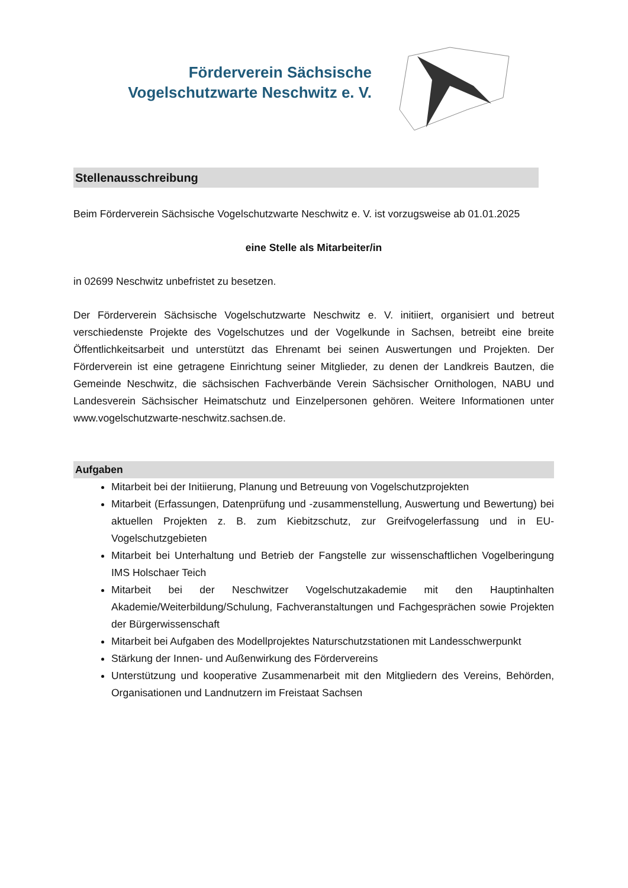Förderverein Sächsische
Vogelschutzwarte Neschwitz e. V.
Stellenausschreibung
Beim Förderverein Sächsische Vogelschutzwarte Neschwitz e. V. ist vorzugsweise ab 01.01.2025
eine Stelle als Mitarbeiter/in
in 02699 Neschwitz unbefristet zu besetzen.
Der Förderverein Sächsische Vogelschutzwarte Neschwitz e. V. initiiert, organisiert und betreut verschiedenste Projekte des Vogelschutzes und der Vogelkunde in Sachsen, betreibt eine breite Öffentlichkeitsarbeit und unterstützt das Ehrenamt bei seinen Auswertungen und Projekten. Der Förderverein ist eine getragene Einrichtung seiner Mitglieder, zu denen der Landkreis Bautzen, die Gemeinde Neschwitz, die sächsischen Fachverbände Verein Sächsischer Ornithologen, NABU und Landesverein Sächsischer Heimatschutz und Einzelpersonen gehören. Weitere Informationen unter www.vogelschutzwarte-neschwitz.sachsen.de.
Aufgaben
Mitarbeit bei der Initiierung, Planung und Betreuung von Vogelschutzprojekten
Mitarbeit (Erfassungen, Datenprüfung und -zusammenstellung, Auswertung und Bewertung) bei aktuellen Projekten z. B. zum Kiebitzschutz, zur Greifvogelerfassung und in EU-Vogelschutzgebieten
Mitarbeit bei Unterhaltung und Betrieb der Fangstelle zur wissenschaftlichen Vogelberingung IMS Holschaer Teich
Mitarbeit bei der Neschwitzer Vogelschutzakademie mit den Hauptinhalten Akademie/Weiterbildung/Schulung, Fachveranstaltungen und Fachgesprächen sowie Projekten der Bürgerwissenschaft
Mitarbeit bei Aufgaben des Modellprojektes Naturschutzstationen mit Landesschwerpunkt
Stärkung der Innen- und Außenwirkung des Fördervereins
Unterstützung und kooperative Zusammenarbeit mit den Mitgliedern des Vereins, Behörden, Organisationen und Landnutzern im Freistaat Sachsen